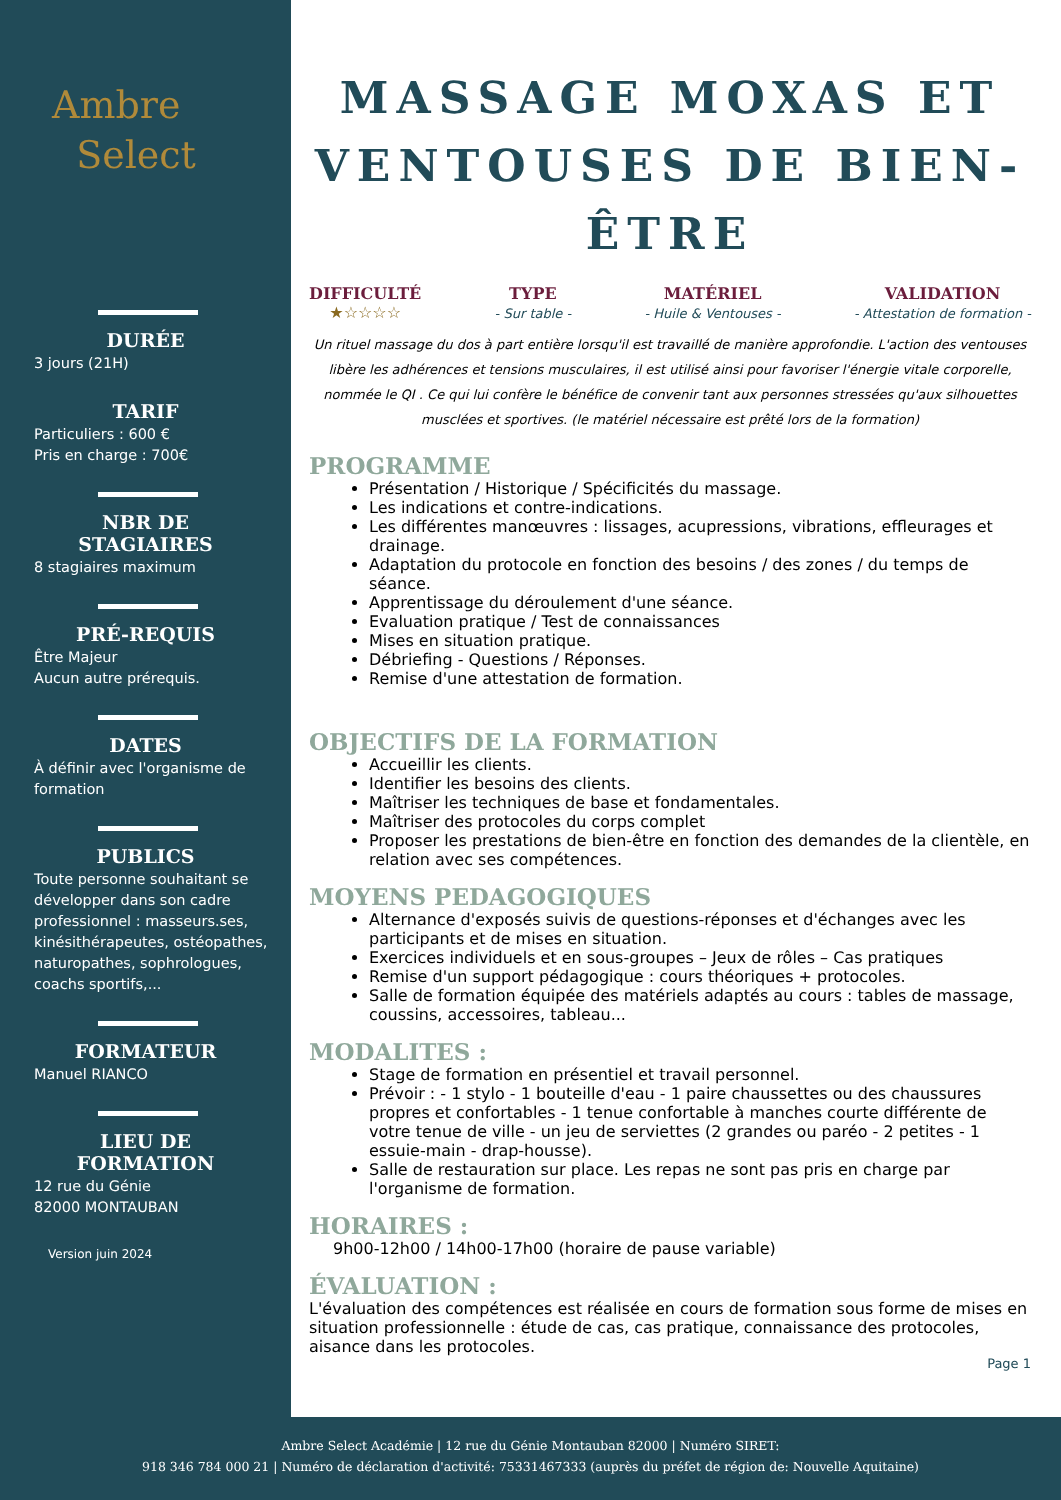Ambre
Select
DURÉE
3 jours (21H)
TARIF
Particuliers : 600 €
Pris en charge : 700€
NBR DE STAGIAIRES
8 stagiaires maximum
PRÉ-REQUIS
Être Majeur
Aucun autre prérequis.
DATES
À définir avec l'organisme de formation
PUBLICS
Toute personne souhaitant se développer dans son cadre professionnel : masseurs.ses, kinésithérapeutes, ostéopathes, naturopathes, sophrologues, coachs sportifs,...
FORMATEUR
Manuel RIANCO
LIEU DE FORMATION
12 rue du Génie
82000 MONTAUBAN
Version juin 2024
MASSAGE MOXAS ET VENTOUSES DE BIEN-ÊTRE
DIFFICULTÉ
★☆☆☆☆
TYPE
- Sur table -
MATÉRIEL
- Huile & Ventouses -
VALIDATION
- Attestation de formation -
Un rituel massage du dos à part entière lorsqu'il est travaillé de manière approfondie. L'action des ventouses libère les adhérences et tensions musculaires, il est utilisé ainsi pour favoriser l'énergie vitale corporelle, nommée le QI . Ce qui lui confère le bénéfice de convenir tant aux personnes stressées qu'aux silhouettes musclées et sportives. (le matériel nécessaire est prêté lors de la formation)
PROGRAMME
Présentation / Historique / Spécificités du massage.
Les indications et contre-indications.
Les différentes manœuvres : lissages, acupressions, vibrations, effleurages et drainage.
Adaptation du protocole en fonction des besoins / des zones / du temps de séance.
Apprentissage du déroulement d'une séance.
Evaluation pratique / Test de connaissances
Mises en situation pratique.
Débriefing - Questions / Réponses.
Remise d'une attestation de formation.
OBJECTIFS DE LA FORMATION
Accueillir les clients.
Identifier les besoins des clients.
Maîtriser les techniques de base et fondamentales.
Maîtriser des protocoles du corps complet
Proposer les prestations de bien-être en fonction des demandes de la clientèle, en relation avec ses compétences.
MOYENS PEDAGOGIQUES
Alternance d'exposés suivis de questions-réponses et d'échanges avec les participants et de mises en situation.
Exercices individuels et en sous-groupes – Jeux de rôles – Cas pratiques
Remise d'un support pédagogique : cours théoriques + protocoles.
Salle de formation équipée des matériels adaptés au cours : tables de massage, coussins, accessoires, tableau...
MODALITES :
Stage de formation en présentiel et travail personnel.
Prévoir : - 1 stylo - 1 bouteille d'eau - 1 paire chaussettes ou des chaussures propres et confortables - 1 tenue confortable à manches courte différente de votre tenue de ville - un jeu de serviettes (2 grandes ou paréo - 2 petites - 1 essuie-main - drap-housse).
Salle de restauration sur place. Les repas ne sont pas pris en charge par l'organisme de formation.
HORAIRES :
9h00-12h00 / 14h00-17h00 (horaire de pause variable)
ÉVALUATION :
L'évaluation des compétences est réalisée en cours de formation sous forme de mises en situation professionnelle : étude de cas, cas pratique, connaissance des protocoles, aisance dans les protocoles.
Page 1
Ambre Select Académie | 12 rue du Génie Montauban 82000 | Numéro SIRET:
918 346 784 000 21 | Numéro de déclaration d'activité: 75331467333 (auprès du préfet de région de: Nouvelle Aquitaine)